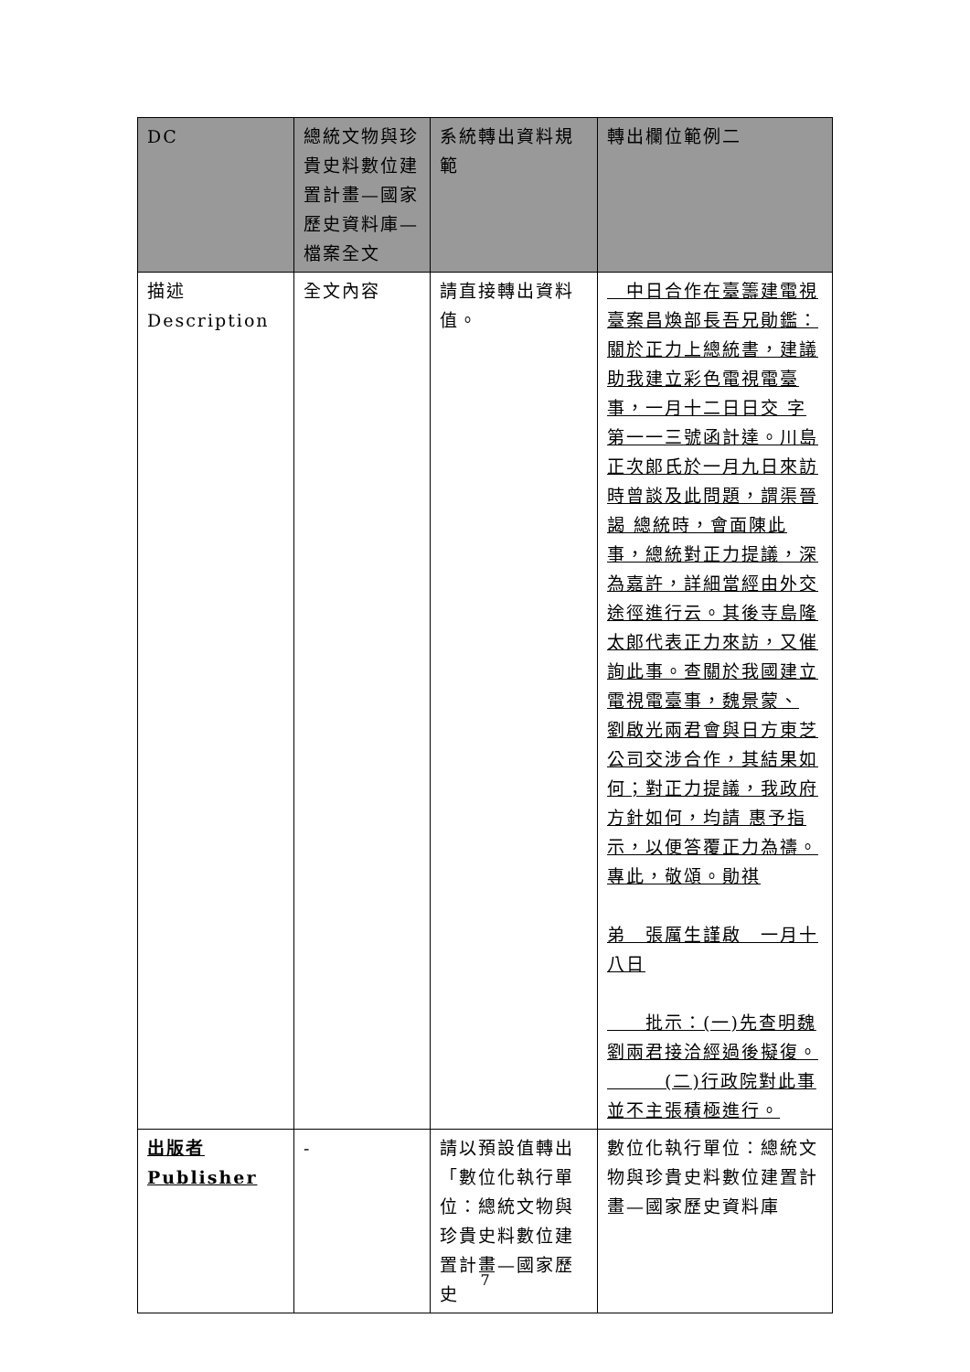| DC | 總統文物與珍貴史料數位建置計畫—國家歷史資料庫—檔案全文 | 系統轉出資料規範 | 轉出欄位範例二 |
| --- | --- | --- | --- |
| 描述 Description | 全文內容 | 請直接轉出資料值。 | 中日合作在臺籌建電視臺案昌煥部長吾兄勛鑑：關於正力上總統書，建議助我建立彩色電視電臺事，一月十二日日交 字第一一三號函計達。川島正次郎氏於一月九日來訪時曾談及此問題，謂渠晉謁 總統時，會面陳此事，總統對正力提議，深為嘉許，詳細當經由外交途徑進行云。其後寺島隆太郎代表正力來訪，又催詢此事。查關於我國建立電視電臺事，魏景蒙、 劉啟光兩君會與日方東芝公司交涉合作，其結果如何；對正力提議，我政府方針如何，均請 惠予指示，以便答覆正力為禱。專此，敬頌。勛祺 弟 張厲生謹啟 一月十八日 批示：(一)先查明魏劉兩君接洽經過後擬復。 (二)行政院對此事並不主張積極進行。 |
| 出版者 Publisher | - | 請以預設值轉出「數位化執行單位：總統文物與珍貴史料數位建置計畫—國家歷史 | 數位化執行單位：總統文物與珍貴史料數位建置計畫—國家歷史資料庫 |
7